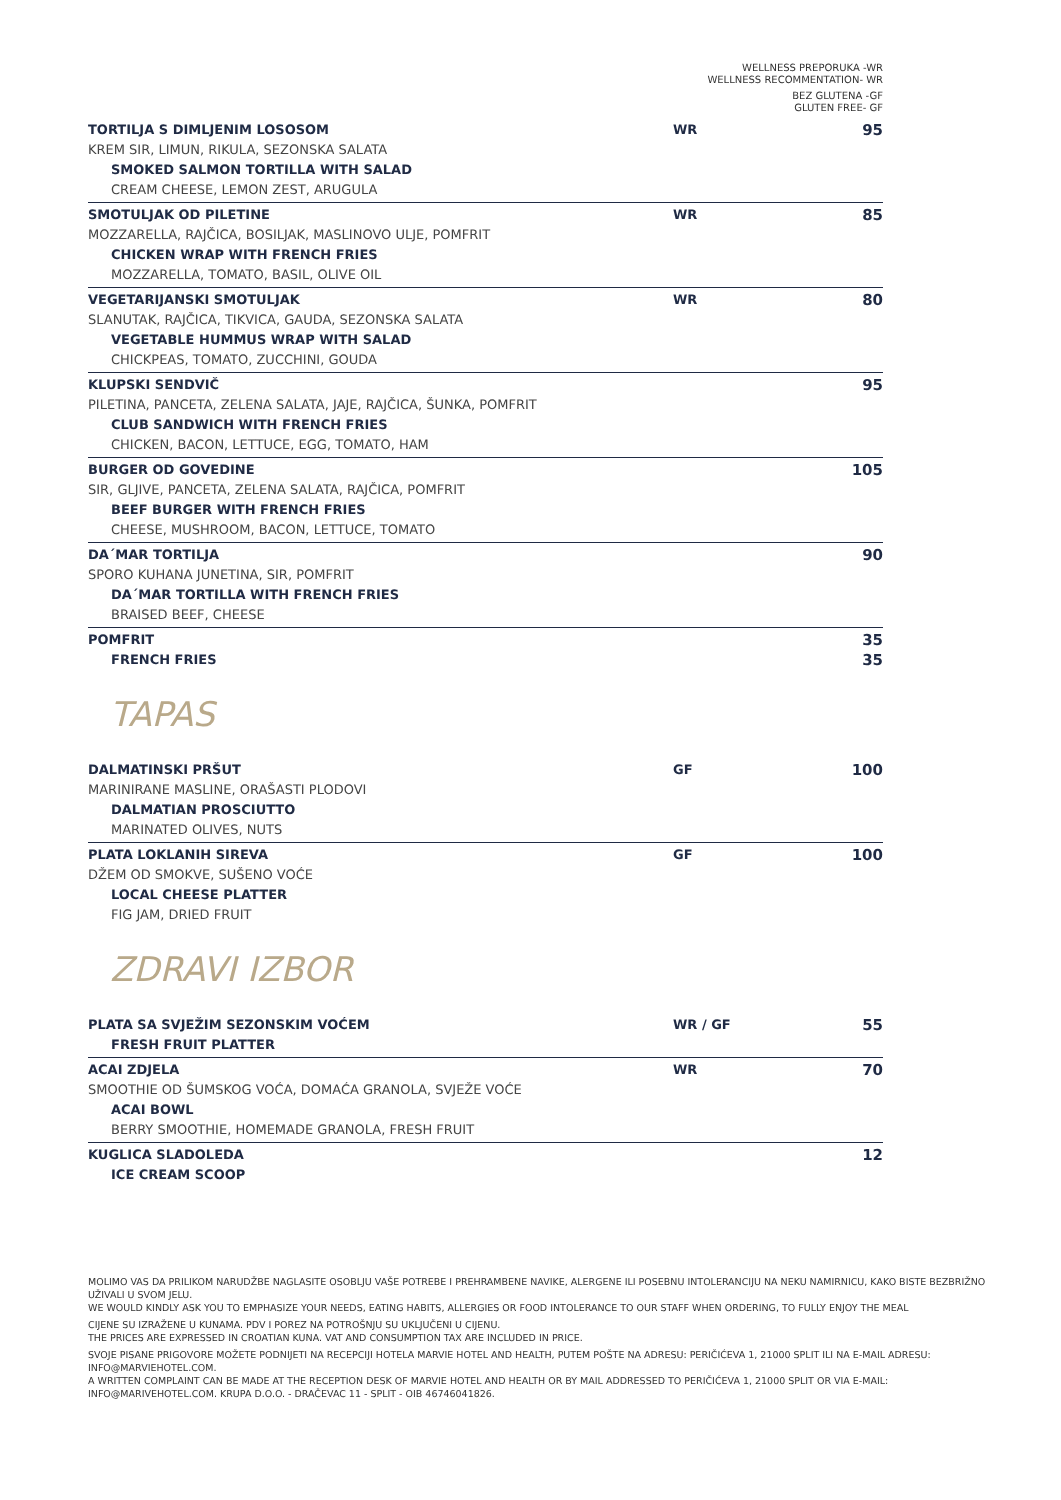WELLNESS PREPORUKA -WR
WELLNESS RECOMMENTATION- WR
BEZ GLUTENA -GF
GLUTEN FREE- GF
TORTILJA S DIMLJENIM LOSOSOM WR 95
KREM SIR, LIMUN, RIKULA, SEZONSKA SALATA
SMOKED SALMON TORTILLA WITH SALAD
CREAM CHEESE, LEMON ZEST, ARUGULA
SMOTULJAK OD PILETINE WR 85
MOZZARELLA, RAJČICA, BOSILJAK, MASLINOVO ULJE, POMFRIT
CHICKEN WRAP WITH FRENCH FRIES
MOZZARELLA, TOMATO, BASIL, OLIVE OIL
VEGETARIJANSKI SMOTULJAK WR 80
SLANUTAK, RAJČICA, TIKVICA, GAUDA, SEZONSKA SALATA
VEGETABLE HUMMUS WRAP WITH SALAD
CHICKPEAS, TOMATO, ZUCCHINI, GOUDA
KLUPSKI SENDVIČ 95
PILETINA, PANCETA, ZELENA SALATA, JAJE, RAJČICA, ŠUNKA, POMFRIT
CLUB SANDWICH WITH FRENCH FRIES
CHICKEN, BACON, LETTUCE, EGG, TOMATO, HAM
BURGER OD GOVEDINE 105
SIR, GLJIVE, PANCETA, ZELENA SALATA, RAJČICA, POMFRIT
BEEF BURGER WITH FRENCH FRIES
CHEESE, MUSHROOM, BACON, LETTUCE, TOMATO
DA´MAR TORTILJA 90
SPORO KUHANA JUNETINA, SIR, POMFRIT
DA´MAR TORTILLA WITH FRENCH FRIES
BRAISED BEEF, CHEESE
POMFRIT 35
FRENCH FRIES 35
TAPAS
DALMATINSKI PRŠUT GF 100
MARINIRANE MASLINE, ORAŠASTI PLODOVI
DALMATIAN PROSCIUTTO
MARINATED OLIVES, NUTS
PLATA LOKLANIH SIREVA GF 100
DŽEM OD SMOKVE, SUŠENO VOĆE
LOCAL CHEESE PLATTER
FIG JAM, DRIED FRUIT
ZDRAVI IZBOR
PLATA SA SVJEŽIM SEZONSKIM VOĆEM WR / GF 55
FRESH FRUIT PLATTER
ACAI ZDJELA WR 70
SMOOTHIE OD ŠUMSKOG VOĆA, DOMAĆA GRANOLA, SVJEŽE VOĆE
ACAI BOWL
BERRY SMOOTHIE, HOMEMADE GRANOLA, FRESH FRUIT
KUGLICA SLADOLEDA 12
ICE CREAM SCOOP
MOLIMO VAS DA PRILIKOM NARUDŽBE NAGLASITE OSOBLJU VAŠE POTREBE I PREHRAMBENE NAVIKE, ALERGENE ILI POSEBNU INTOLERANCIJU NA NEKU NAMIRNICU, KAKO BISTE BEZBRIŽNO UŽIVALI U SVOM JELU.
WE WOULD KINDLY ASK YOU TO EMPHASIZE YOUR NEEDS, EATING HABITS, ALLERGIES OR FOOD INTOLERANCE TO OUR STAFF WHEN ORDERING, TO FULLY ENJOY THE MEAL
CIJENE SU IZRAŽENE U KUNAMA. PDV I POREZ NA POTROŠNJU SU UKLJUČENI U CIJENU.
THE PRICES ARE EXPRESSED IN CROATIAN KUNA. VAT AND CONSUMPTION TAX ARE INCLUDED IN PRICE.
SVOJE PISANE PRIGOVORE MOŽETE PODNIJETI NA RECEPCIJI HOTELA MARVIE HOTEL AND HEALTH, PUTEM POŠTE NA ADRESU: PERIČIĆEVA 1, 21000 SPLIT ILI NA E-MAIL ADRESU: INFO@MARVIEHOTEL.COM.
A WRITTEN COMPLAINT CAN BE MADE AT THE RECEPTION DESK OF MARVIE HOTEL AND HEALTH OR BY MAIL ADDRESSED TO PERIČIĆEVA 1, 21000 SPLIT OR VIA E-MAIL: INFO@MARIVEHOTEL.COM. KRUPA D.O.O. - DRAČEVAC 11 - SPLIT - OIB 46746041826.